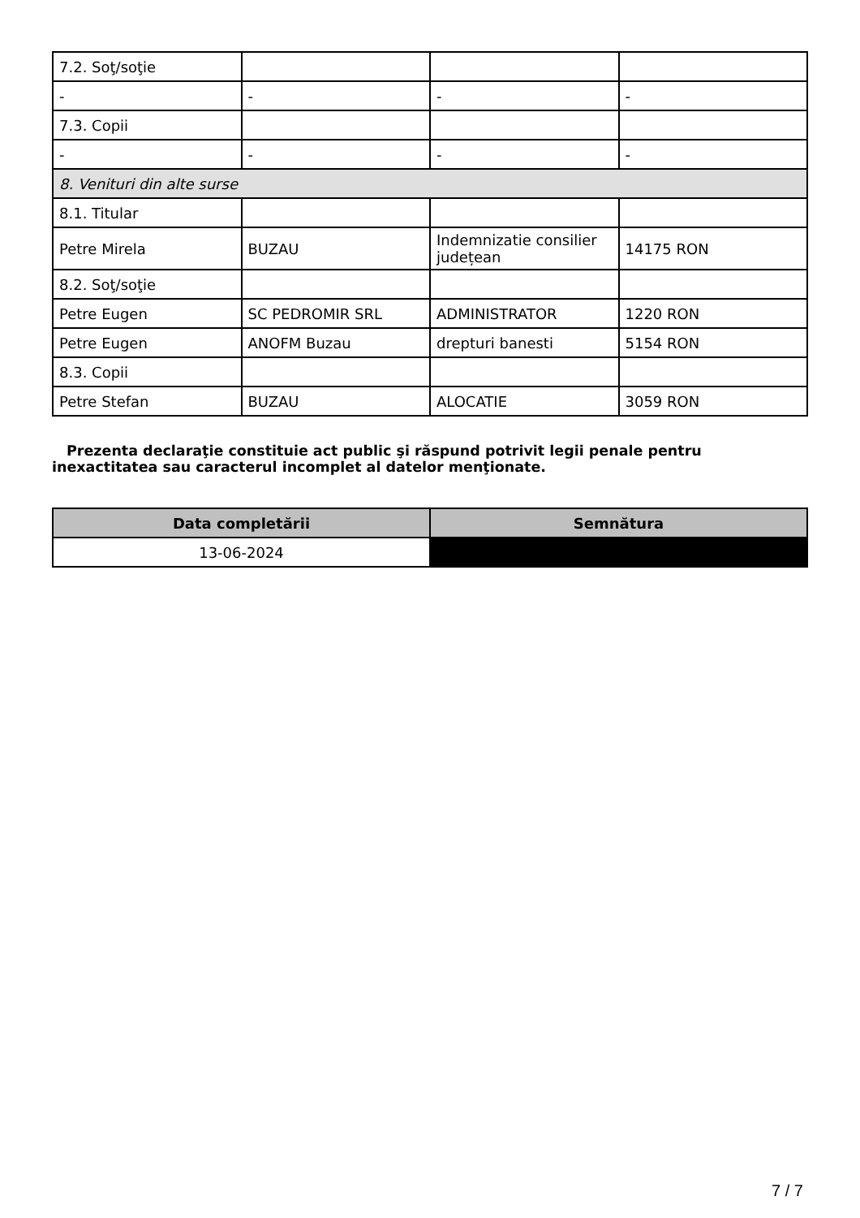| 7.2. Soţ/soţie | | | |
| - | - | - | - |
| 7.3. Copii | | | |
| - | - | - | - |
| 8. Venituri din alte surse | | | |
| 8.1. Titular | | | |
| Petre Mirela | BUZAU | Indemnizatie consilier județean | 14175 RON |
| 8.2. Soţ/soţie | | | |
| Petre Eugen | SC PEDROMIR SRL | ADMINISTRATOR | 1220 RON |
| Petre Eugen | ANOFM Buzau | drepturi banesti | 5154 RON |
| 8.3. Copii | | | |
| Petre Stefan | BUZAU | ALOCATIE | 3059 RON |
Prezenta declaraţie constituie act public şi răspund potrivit legii penale pentru inexactitatea sau caracterul incomplet al datelor menţionate.
| Data completării | Semnătura |
| --- | --- |
| 13-06-2024 | |
7 / 7